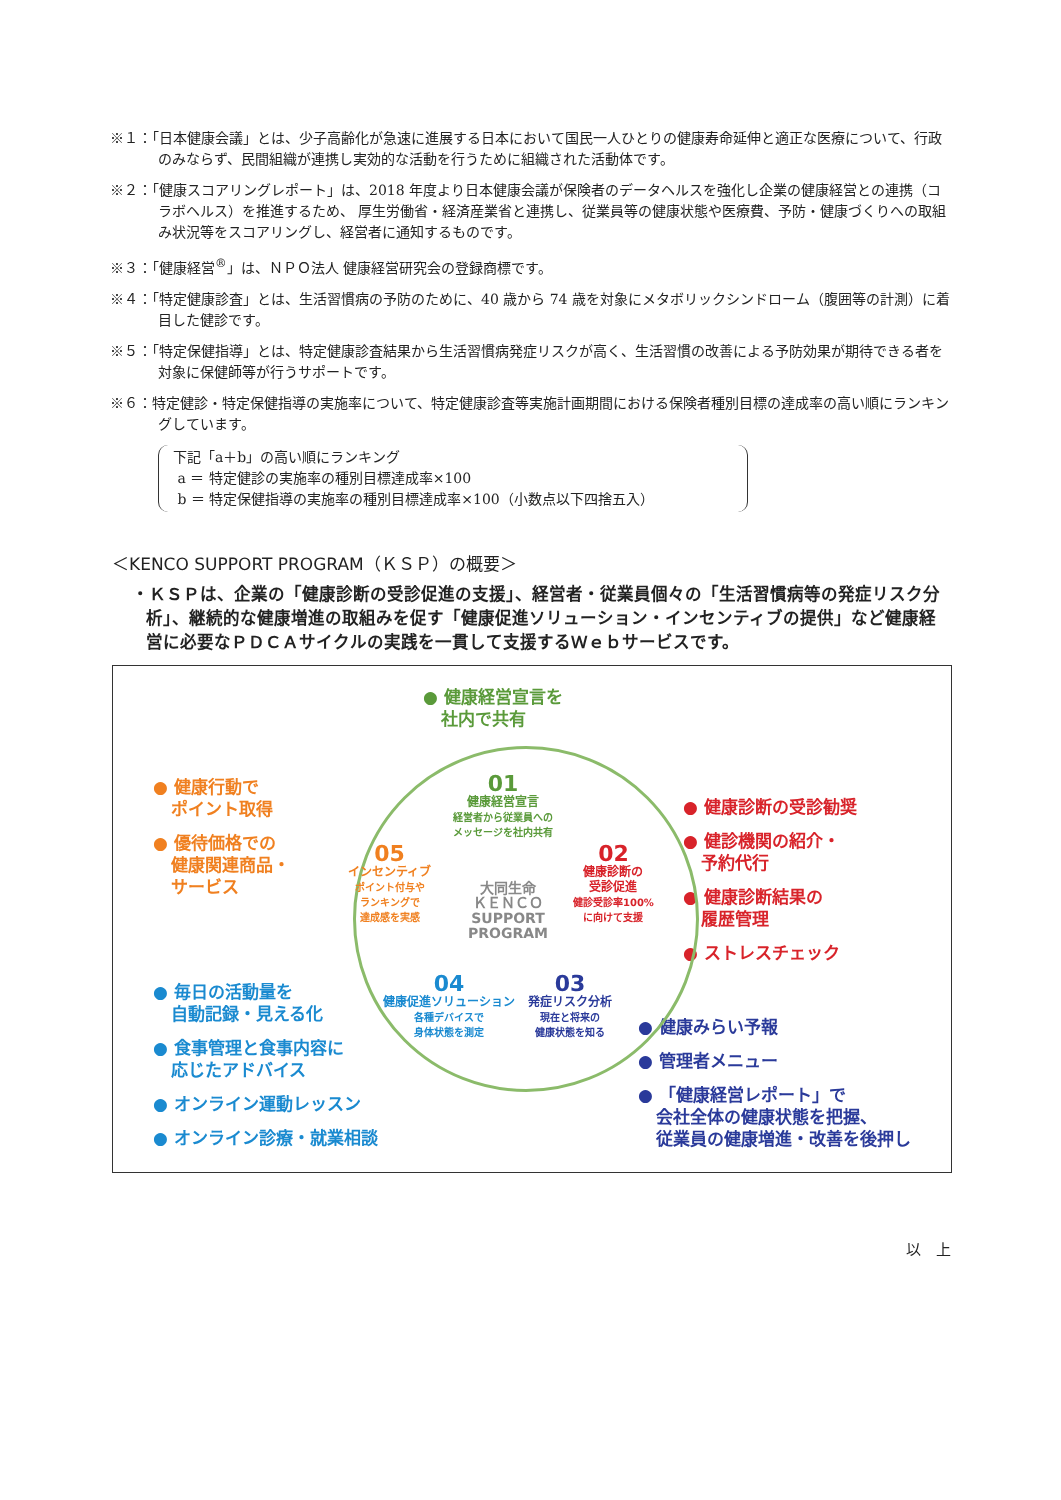※１：「日本健康会議」とは、少子高齢化が急速に進展する日本において国民一人ひとりの健康寿命延伸と適正な医療について、行政のみならず、民間組織が連携し実効的な活動を行うために組織された活動体です。
※２：「健康スコアリングレポート」は、2018 年度より日本健康会議が保険者のデータヘルスを強化し企業の健康経営との連携（コラボヘルス）を推進するため、 厚生労働省・経済産業省と連携し、従業員等の健康状態や医療費、予防・健康づくりへの取組み状況等をスコアリングし、経営者に通知するものです。
※３：「健康経営<sup>®</sup>」は、ＮＰＯ法人 健康経営研究会の登録商標です。
※４：「特定健康診査」とは、生活習慣病の予防のために、40 歳から 74 歳を対象にメタボリックシンドローム（腹囲等の計測）に着目した健診です。
※５：「特定保健指導」とは、特定健康診査結果から生活習慣病発症リスクが高く、生活習慣の改善による予防効果が期待できる者を対象に保健師等が行うサポートです。
※６：特定健診・特定保健指導の実施率について、特定健康診査等実施計画期間における保険者種別目標の達成率の高い順にランキングしています。
下記「a＋b」の高い順にランキング
a ＝ 特定健診の実施率の種別目標達成率×100
b ＝ 特定保健指導の実施率の種別目標達成率×100（小数点以下四捨五入）
＜KENCO SUPPORT PROGRAM（ＫＳＰ）の概要＞
・ＫＳＰは、企業の「健康診断の受診促進の支援」、経営者・従業員個々の「生活習慣病等の発症リスク分析」、継続的な健康増進の取組みを促す「健康促進ソリューション・インセンティブの提供」など健康経営に必要なＰＤＣＡサイクルの実践を一貫して支援するＷｅｂサービスです。
● 健康経営宣言を
社内で共有
● 健康行動で
ポイント取得
● 優待価格での
健康関連商品・
サービス
● 健康診断の受診勧奨
● 健診機関の紹介・
予約代行
● 健康診断結果の
履歴管理
● ストレスチェック
● 毎日の活動量を
自動記録・見える化
● 食事管理と食事内容に
応じたアドバイス
● オンライン運動レッスン
● オンライン診療・就業相談
● 健康みらい予報
● 管理者メニュー
● 「健康経営レポート」で
会社全体の健康状態を把握、
従業員の健康増進・改善を後押し
01
健康経営宣言
経営者から従業員への
メッセージを社内共有
02
健康診断の
受診促進
健診受診率100%
に向けて支援
03
発症リスク分析
現在と将来の
健康状態を知る
04
健康促進ソリューション
各種デバイスで
身体状態を測定
05
インセンティブ
ポイント付与や
ランキングで
達成感を実感
大同生命
ＫＥＮＣＯ
SUPPORT
PROGRAM
以　上